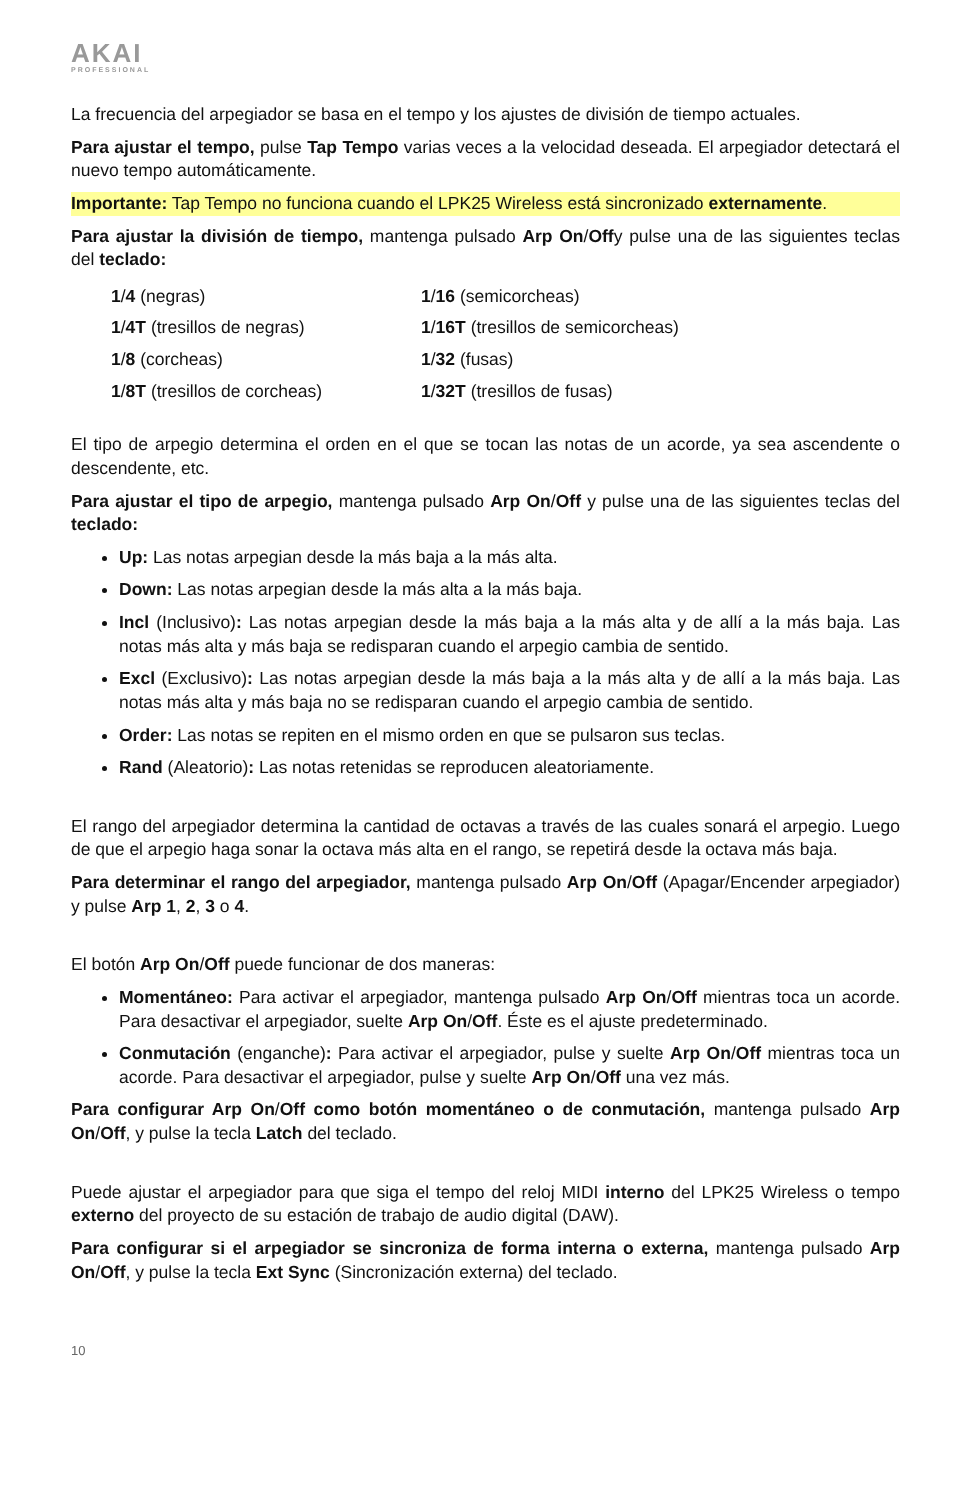AKAI
PROFESSIONAL
La frecuencia del arpegiador se basa en el tempo y los ajustes de división de tiempo actuales.
Para ajustar el tempo, pulse Tap Tempo varias veces a la velocidad deseada. El arpegiador detectará el nuevo tempo automáticamente.
Importante: Tap Tempo no funciona cuando el LPK25 Wireless está sincronizado externamente.
Para ajustar la división de tiempo, mantenga pulsado Arp On/Offy pulse una de las siguientes teclas del teclado:
| 1 / 4 (negras) | 1 / 16 (semicorcheas) |
| 1 / 4T (tresillos de negras) | 1 / 16T (tresillos de semicorcheas) |
| 1 / 8 (corcheas) | 1 / 32 (fusas) |
| 1 / 8T (tresillos de corcheas) | 1 / 32T (tresillos de fusas) |
El tipo de arpegio determina el orden en el que se tocan las notas de un acorde, ya sea ascendente o descendente, etc.
Para ajustar el tipo de arpegio, mantenga pulsado Arp On/Off y pulse una de las siguientes teclas del teclado:
Up: Las notas arpegian desde la más baja a la más alta.
Down: Las notas arpegian desde la más alta a la más baja.
Incl (Inclusivo): Las notas arpegian desde la más baja a la más alta y de allí a la más baja. Las notas más alta y más baja se redisparan cuando el arpegio cambia de sentido.
Excl (Exclusivo): Las notas arpegian desde la más baja a la más alta y de allí a la más baja. Las notas más alta y más baja no se redisparan cuando el arpegio cambia de sentido.
Order: Las notas se repiten en el mismo orden en que se pulsaron sus teclas.
Rand (Aleatorio): Las notas retenidas se reproducen aleatoriamente.
El rango del arpegiador determina la cantidad de octavas a través de las cuales sonará el arpegio. Luego de que el arpegio haga sonar la octava más alta en el rango, se repetirá desde la octava más baja.
Para determinar el rango del arpegiador, mantenga pulsado Arp On/Off (Apagar/Encender arpegiador) y pulse Arp 1, 2, 3 o 4.
El botón Arp On/Off puede funcionar de dos maneras:
Momentáneo: Para activar el arpegiador, mantenga pulsado Arp On/Off mientras toca un acorde. Para desactivar el arpegiador, suelte Arp On/Off. Éste es el ajuste predeterminado.
Conmutación (enganche): Para activar el arpegiador, pulse y suelte Arp On/Off mientras toca un acorde. Para desactivar el arpegiador, pulse y suelte Arp On/Off una vez más.
Para configurar Arp On/Off como botón momentáneo o de conmutación, mantenga pulsado Arp On/Off, y pulse la tecla Latch del teclado.
Puede ajustar el arpegiador para que siga el tempo del reloj MIDI interno del LPK25 Wireless o tempo externo del proyecto de su estación de trabajo de audio digital (DAW).
Para configurar si el arpegiador se sincroniza de forma interna o externa, mantenga pulsado Arp On/Off, y pulse la tecla Ext Sync (Sincronización externa) del teclado.
10